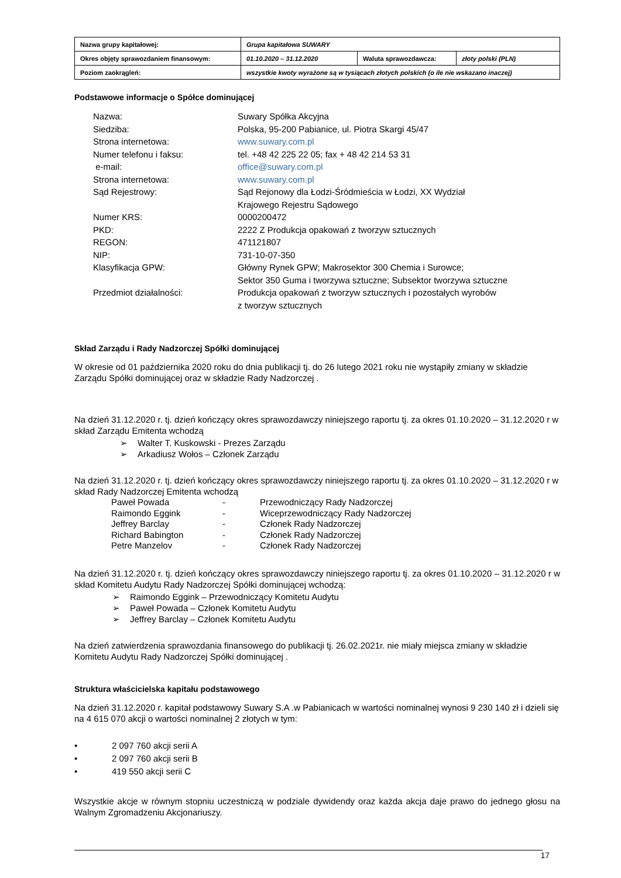| Nazwa grupy kapitałowej: | Grupa kapitałowa SUWARY | | |
| Okres objęty sprawozdaniem finansowym: | 01.10.2020 – 31.12.2020 | Waluta sprawozdawcza: | złoty polski (PLN) |
| Poziom zaokrągleń: | wszystkie kwoty wyrażone są w tysiącach złotych polskich (o ile nie wskazano inaczej) | | |
Podstawowe informacje o Spółce dominującej
| Nazwa: | Suwary Spółka Akcyjna |
| Siedziba: | Polska, 95-200 Pabianice, ul. Piotra Skargi 45/47 |
| Strona internetowa: | www.suwary.com.pl |
| Numer telefonu i faksu: | tel. +48 42 225 22 05; fax + 48 42 214 53 31 |
| e-mail: | office@suwary.com.pl |
| Strona internetowa: | www.suwary.com.pl |
| Sąd Rejestrowy: | Sąd Rejonowy dla Łodzi-Śródmieścia w Łodzi, XX Wydział Krajowego Rejestru Sądowego |
| Numer KRS: | 0000200472 |
| PKD: | 2222 Z Produkcja opakowań z tworzyw sztucznych |
| REGON: | 471121807 |
| NIP: | 731-10-07-350 |
| Klasyfikacja GPW: | Główny Rynek GPW; Makrosektor 300 Chemia i Surowce; Sektor 350 Guma i tworzywa sztuczne; Subsektor tworzywa sztuczne |
| Przedmiot działalności: | Produkcja opakowań z tworzyw sztucznych i pozostałych wyrobów z tworzyw sztucznych |
Skład Zarządu i Rady Nadzorczej Spółki dominującej
W okresie od 01 października 2020 roku do dnia publikacji tj. do 26 lutego 2021 roku nie wystąpiły zmiany w składzie Zarządu Spółki dominującej oraz w składzie Rady Nadzorczej .
Na dzień 31.12.2020 r. tj. dzień kończący okres sprawozdawczy niniejszego raportu tj. za okres 01.10.2020 – 31.12.2020 r w skład Zarządu Emitenta wchodzą
➢ Walter T. Kuskowski - Prezes Zarządu
➢ Arkadiusz Wołos – Członek Zarządu
Na dzień 31.12.2020 r. tj. dzień kończący okres sprawozdawczy niniejszego raportu tj. za okres 01.10.2020 – 31.12.2020 r w skład Rady Nadzorczej Emitenta wchodzą
| Paweł Powada | - | Przewodniczący Rady Nadzorczej |
| Raimondo Eggink | - | Wiceprzewodniczący Rady Nadzorczej |
| Jeffrey Barclay | - | Członek Rady Nadzorczej |
| Richard Babington | - | Członek Rady Nadzorczej |
| Petre Manzelov | - | Członek Rady Nadzorczej |
Na dzień 31.12.2020 r. tj. dzień kończący okres sprawozdawczy niniejszego raportu tj. za okres 01.10.2020 – 31.12.2020 r w skład Komitetu Audytu Rady Nadzorczej Spółki dominującej wchodzą:
➢ Raimondo Eggink – Przewodniczący Komitetu Audytu
➢ Paweł Powada – Członek Komitetu Audytu
➢ Jeffrey Barclay – Członek Komitetu Audytu
Na dzień zatwierdzenia sprawozdania finansowego do publikacji tj. 26.02.2021r. nie miały miejsca zmiany w składzie Komitetu Audytu Rady Nadzorczej Spółki dominującej .
Struktura właścicielska kapitału podstawowego
Na dzień 31.12.2020 r. kapitał podstawowy Suwary S.A .w Pabianicach w wartości nominalnej wynosi 9 230 140 zł i dzieli się na 4 615 070 akcji o wartości nominalnej 2 złotych w tym:
• 2 097 760 akcji serii A
• 2 097 760 akcji serii B
• 419 550 akcji serii C
Wszystkie akcje w równym stopniu uczestniczą w podziale dywidendy oraz każda akcja daje prawo do jednego głosu na Walnym Zgromadzeniu Akcjonariuszy.
17